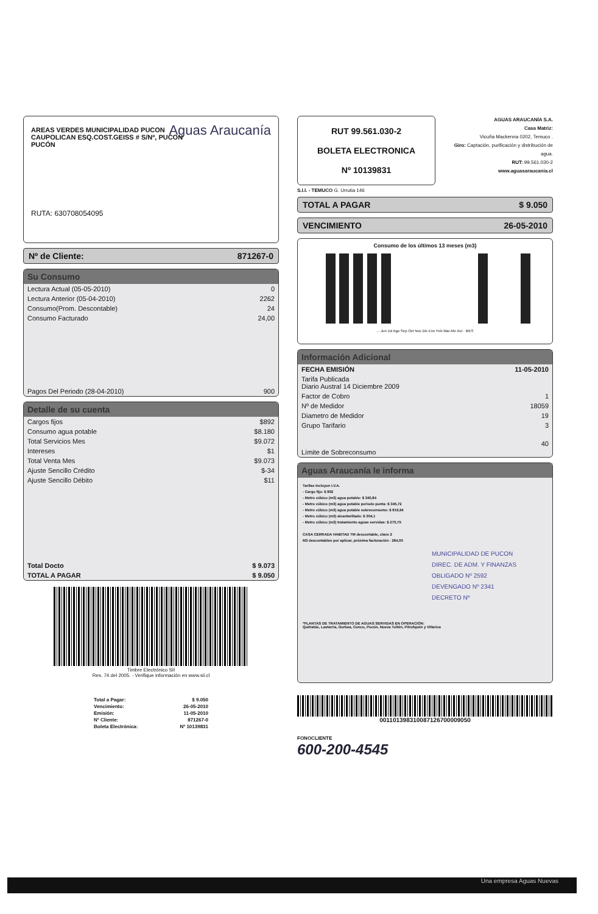AREAS VERDES MUNICIPALIDAD PUCON
CAUPOLICAN ESQ.COST.GEISS # S/Nº, PUCON
PUCÓN
Aguas Araucanía
RUTA: 630708054095
Nº de Cliente: 871267-0
Su Consumo
| Lectura Actual (05-05-2010) | 0 |
| Lectura Anterior (05-04-2010) | 2262 |
| Consumo(Prom. Descontable) | 24 |
| Consumo Facturado | 24,00 |
| Pagos Del Periodo (28-04-2010) | 900 |
Detalle de su cuenta
| Cargos fijos | $892 |
| Consumo agua potable | $8.180 |
| Total Servicios Mes | $9.072 |
| Intereses | $1 |
| Total Venta Mes | $9.073 |
| Ajuste Sencillo Crédito | $-34 |
| Ajuste Sencillo Débito | $11 |
| Total Docto | $ 9.073 |
| TOTAL A PAGAR | $ 9.050 |
Timbre Electrónico SII
Res. 74 del 2005. - Verifique información en www.sii.cl
| Total a Pagar: | $ 9.050 |
| Vencimiento: | 26-05-2010 |
| Emisión: | 11-05-2010 |
| Nº Cliente: | 871267-0 |
| Boleta Electrónica: | Nº 10139831 |
RUT 99.561.030-2
BOLETA ELECTRONICA
Nº 10139831
AGUAS ARAUCANÍA S.A.
Casa Matriz:
Vicuña Mackenna 0202, Temuco .
Giro: Captación, purificación y distribución de agua.
RUT: 99.561.030-2
www.aguasaraucania.cl
S.I.I. - TEMUCO G. Urrutia 146
TOTAL A PAGAR $ 9.050
VENCIMIENTO 26-05-2010
Consumo de los últimos 13 meses (m3)
... Jun Jul Ago Sep Oct Nov Dic Ene Feb Mar Abr Act · MES
Información Adicional
| FECHA EMISIÓN | 11-05-2010 |
| Tarifa Publicada Diario Austral 14 Diciembre 2009 | |
| Factor de Cobro | 1 |
| Nº de Medidor | 18059 |
| Diametro de Medidor | 19 |
| Grupo Tarifario | 3 |
| Límite de Sobreconsumo | 40 |
Aguas Araucanía le informa
Tarifas Incluyen I.V.A.
- Cargo fijo: $ 892
- Metro cúbico (m3) agua potable: $ 340,84
- Metro cúbico (m3) agua potable periodo punta: $ 345,72
- Metro cúbico (m3) agua potable sobreconsumo: $ 819,94
- Metro cúbico (m3) alcantarillado: $ 304,1
- Metro cúbico (m3) tratamiento aguas servidas: $ 273,75
CASA CERRADA HABITAD TM descontable, clave 2
M3 descontables por aplicar, próxima facturación : 264,00
MUNICIPALIDAD DE PUCON
DIREC. DE ADM. Y FINANZAS
OBLIGADO Nº 2592
DEVENGADO Nº 2341
DECRETO Nº
*PLANTAS DE TRATAMIENTO DE AGUAS SERVIDAS EN OPERACIÓN:
Quitratúe, Lastarria, Gorbea, Cunco, Pucón, Nueva Toltén, Pitrufquén y Villarica
00110139831008712670000905​0
FONOCLIENTE
600-200-4545
Una empresa Aguas Nuevas